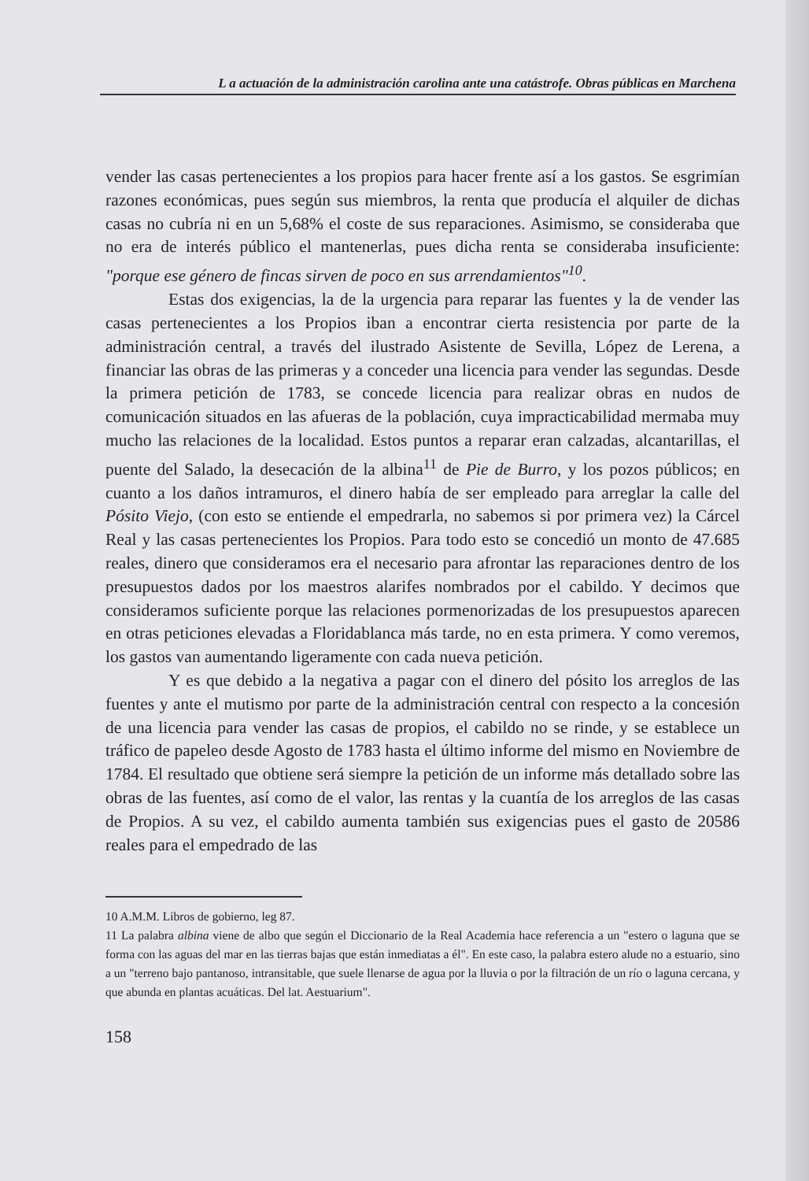L a actuación de la administración carolina ante una catástrofe. Obras públicas en Marchena
vender las casas pertenecientes a los propios para hacer frente así a los gastos. Se esgrimían razones económicas, pues según sus miembros, la renta que producía el alquiler de dichas casas no cubría ni en un 5,68% el coste de sus reparaciones. Asimismo, se consideraba que no era de interés público el mantenerlas, pues dicha renta se consideraba insuficiente: "porque ese género de fincas sirven de poco en sus arrendamientos"<sup>10</sup>.
Estas dos exigencias, la de la urgencia para reparar las fuentes y la de vender las casas pertenecientes a los Propios iban a encontrar cierta resistencia por parte de la administración central, a través del ilustrado Asistente de Sevilla, López de Lerena, a financiar las obras de las primeras y a conceder una licencia para vender las segundas. Desde la primera petición de 1783, se concede licencia para realizar obras en nudos de comunicación situados en las afueras de la población, cuya impracticabilidad mermaba muy mucho las relaciones de la localidad. Estos puntos a reparar eran calzadas, alcantarillas, el puente del Salado, la desecación de la albina<sup>11</sup> de Pie de Burro, y los pozos públicos; en cuanto a los daños intramuros, el dinero había de ser empleado para arreglar la calle del Pósito Viejo, (con esto se entiende el empedrarla, no sabemos si por primera vez) la Cárcel Real y las casas pertenecientes los Propios. Para todo esto se concedió un monto de 47.685 reales, dinero que consideramos era el necesario para afrontar las reparaciones dentro de los presupuestos dados por los maestros alarifes nombrados por el cabildo. Y decimos que consideramos suficiente porque las relaciones pormenorizadas de los presupuestos aparecen en otras peticiones elevadas a Floridablanca más tarde, no en esta primera. Y como veremos, los gastos van aumentando ligeramente con cada nueva petición.
Y es que debido a la negativa a pagar con el dinero del pósito los arreglos de las fuentes y ante el mutismo por parte de la administración central con respecto a la concesión de una licencia para vender las casas de propios, el cabildo no se rinde, y se establece un tráfico de papeleo desde Agosto de 1783 hasta el último informe del mismo en Noviembre de 1784. El resultado que obtiene será siempre la petición de un informe más detallado sobre las obras de las fuentes, así como de el valor, las rentas y la cuantía de los arreglos de las casas de Propios. A su vez, el cabildo aumenta también sus exigencias pues el gasto de 20586 reales para el empedrado de las
10 A.M.M. Libros de gobierno, leg 87.
11 La palabra albina viene de albo que según el Diccionario de la Real Academia hace referencia a un "estero o laguna que se forma con las aguas del mar en las tierras bajas que están inmediatas a él". En este caso, la palabra estero alude no a estuario, sino a un "terreno bajo pantanoso, intransitable, que suele llenarse de agua por la lluvia o por la filtración de un río o laguna cercana, y que abunda en plantas acuáticas. Del lat. Aestuarium".
158